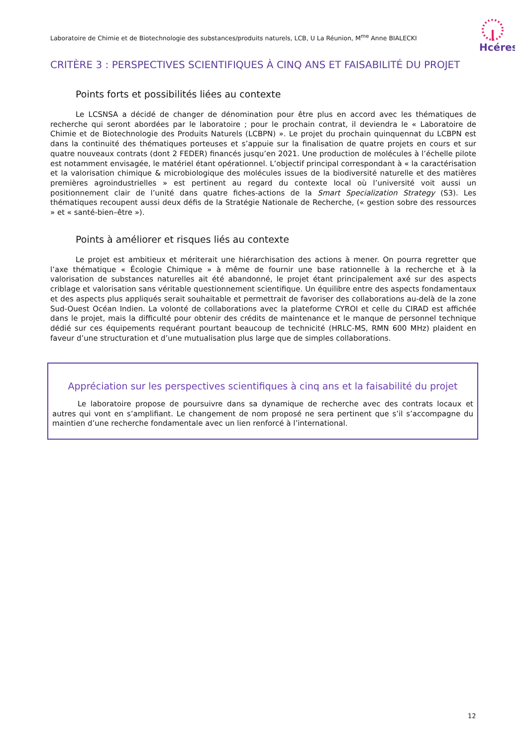Laboratoire de Chimie et de Biotechnologie des substances/produits naturels, LCB, U La Réunion, M<sup>me</sup> Anne BIALECKI
Hcéres
CRITÈRE 3 : PERSPECTIVES SCIENTIFIQUES À CINQ ANS ET FAISABILITÉ DU PROJET
Points forts et possibilités liées au contexte
Le LCSNSA a décidé de changer de dénomination pour être plus en accord avec les thématiques de recherche qui seront abordées par le laboratoire ; pour le prochain contrat, il deviendra le « Laboratoire de Chimie et de Biotechnologie des Produits Naturels (LCBPN) ». Le projet du prochain quinquennat du LCBPN est dans la continuité des thématiques porteuses et s’appuie sur la finalisation de quatre projets en cours et sur quatre nouveaux contrats (dont 2 FEDER) financés jusqu’en 2021. Une production de molécules à l’échelle pilote est notamment envisagée, le matériel étant opérationnel. L’objectif principal correspondant à « la caractérisation et la valorisation chimique & microbiologique des molécules issues de la biodiversité naturelle et des matières premières agroindustrielles » est pertinent au regard du contexte local où l’université voit aussi un positionnement clair de l’unité dans quatre fiches-actions de la Smart Specialization Strategy (S3). Les thématiques recoupent aussi deux défis de la Stratégie Nationale de Recherche, (« gestion sobre des ressources » et « santé-bien–être »).
Points à améliorer et risques liés au contexte
Le projet est ambitieux et mériterait une hiérarchisation des actions à mener. On pourra regretter que l’axe thématique « Écologie Chimique » à même de fournir une base rationnelle à la recherche et à la valorisation de substances naturelles ait été abandonné, le projet étant principalement axé sur des aspects criblage et valorisation sans véritable questionnement scientifique. Un équilibre entre des aspects fondamentaux et des aspects plus appliqués serait souhaitable et permettrait de favoriser des collaborations au-delà de la zone Sud-Ouest Océan Indien. La volonté de collaborations avec la plateforme CYROI et celle du CIRAD est affichée dans le projet, mais la difficulté pour obtenir des crédits de maintenance et le manque de personnel technique dédié sur ces équipements requérant pourtant beaucoup de technicité (HRLC-MS, RMN 600 MHz) plaident en faveur d’une structuration et d’une mutualisation plus large que de simples collaborations.
Appréciation sur les perspectives scientifiques à cinq ans et la faisabilité du projet
Le laboratoire propose de poursuivre dans sa dynamique de recherche avec des contrats locaux et autres qui vont en s’amplifiant. Le changement de nom proposé ne sera pertinent que s’il s’accompagne du maintien d’une recherche fondamentale avec un lien renforcé à l’international.
12